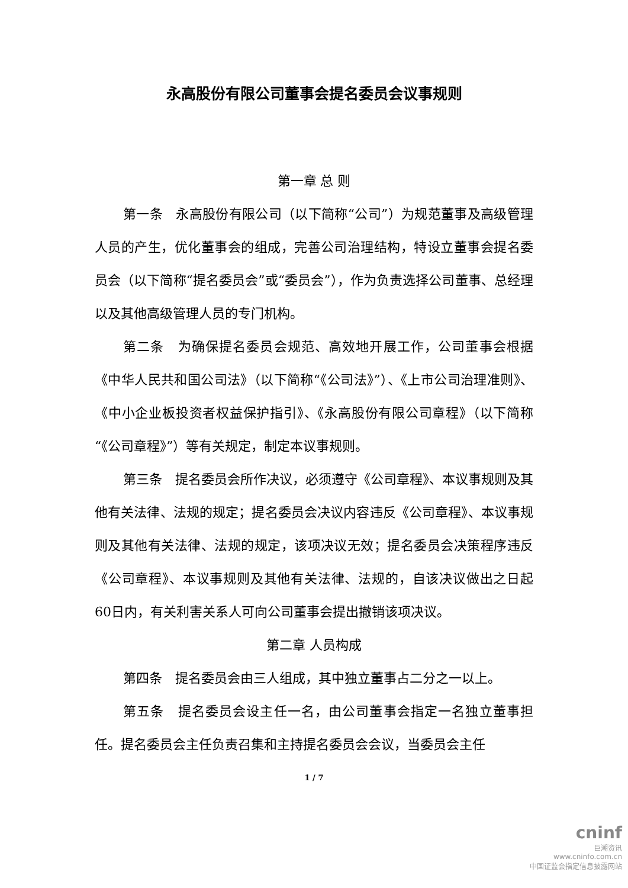永高股份有限公司董事会提名委员会议事规则
第一章 总 则
第一条　永高股份有限公司（以下简称“公司”）为规范董事及高级管理人员的产生，优化董事会的组成，完善公司治理结构，特设立董事会提名委员会（以下简称“提名委员会”或“委员会”），作为负责选择公司董事、总经理以及其他高级管理人员的专门机构。
第二条　为确保提名委员会规范、高效地开展工作，公司董事会根据《中华人民共和国公司法》（以下简称“《公司法》”）、《上市公司治理准则》、《中小企业板投资者权益保护指引》、《永高股份有限公司章程》（以下简称“《公司章程》”）等有关规定，制定本议事规则。
第三条　提名委员会所作决议，必须遵守《公司章程》、本议事规则及其他有关法律、法规的规定；提名委员会决议内容违反《公司章程》、本议事规则及其他有关法律、法规的规定，该项决议无效；提名委员会决策程序违反《公司章程》、本议事规则及其他有关法律、法规的，自该决议做出之日起60日内，有关利害关系人可向公司董事会提出撤销该项决议。
第二章 人员构成
第四条　提名委员会由三人组成，其中独立董事占二分之一以上。
第五条　提名委员会设主任一名，由公司董事会指定一名独立董事担任。提名委员会主任负责召集和主持提名委员会会议，当委员会主任
1 / 7
cninf
巨潮资讯
www.cninfo.com.cn
中国证监会指定信息披露网站